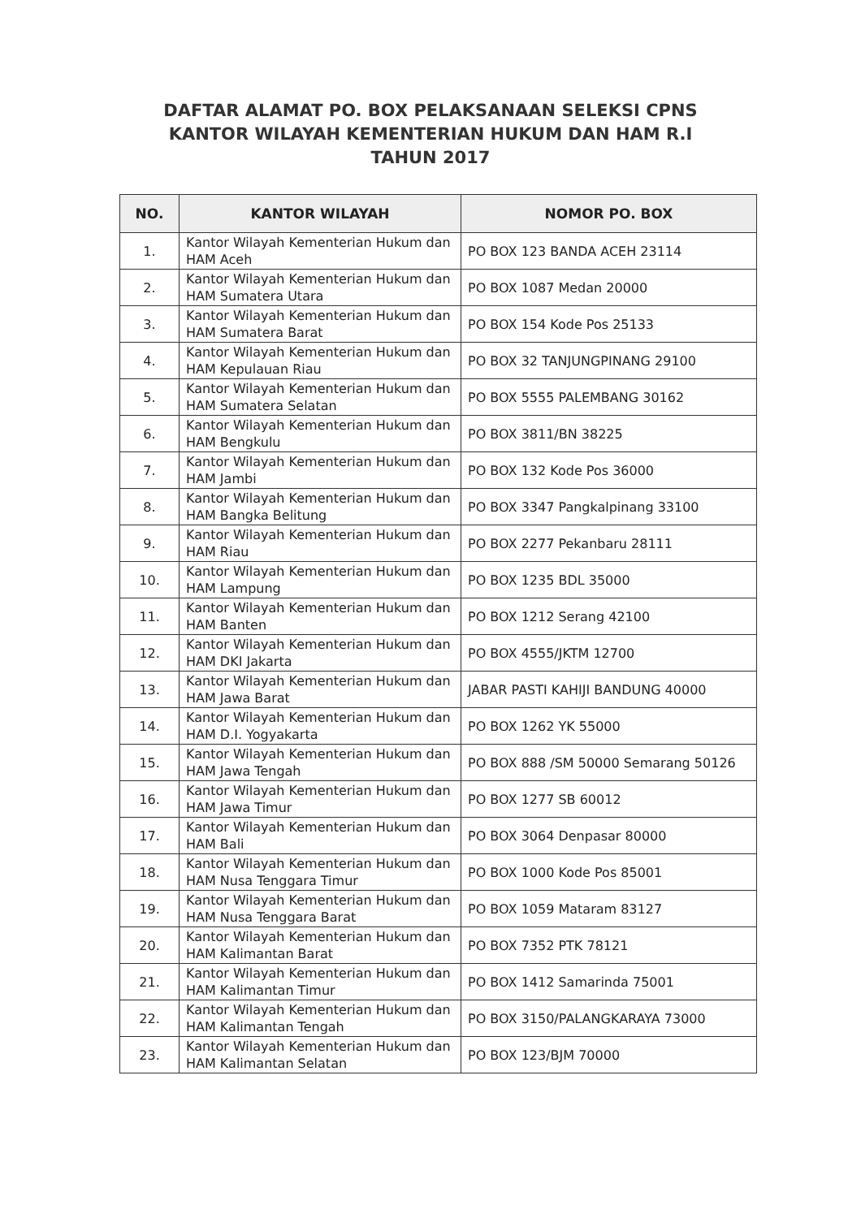DAFTAR ALAMAT PO. BOX PELAKSANAAN SELEKSI CPNS
KANTOR WILAYAH KEMENTERIAN HUKUM DAN HAM R.I
TAHUN 2017
| NO. | KANTOR WILAYAH | NOMOR PO. BOX |
| --- | --- | --- |
| 1. | Kantor Wilayah Kementerian Hukum dan HAM Aceh | PO BOX 123 BANDA ACEH 23114 |
| 2. | Kantor Wilayah Kementerian Hukum dan HAM Sumatera Utara | PO BOX 1087 Medan 20000 |
| 3. | Kantor Wilayah Kementerian Hukum dan HAM Sumatera Barat | PO BOX 154 Kode Pos 25133 |
| 4. | Kantor Wilayah Kementerian Hukum dan HAM Kepulauan Riau | PO BOX 32 TANJUNGPINANG 29100 |
| 5. | Kantor Wilayah Kementerian Hukum dan HAM Sumatera Selatan | PO BOX 5555 PALEMBANG 30162 |
| 6. | Kantor Wilayah Kementerian Hukum dan HAM Bengkulu | PO BOX 3811/BN 38225 |
| 7. | Kantor Wilayah Kementerian Hukum dan HAM Jambi | PO BOX 132 Kode Pos 36000 |
| 8. | Kantor Wilayah Kementerian Hukum dan HAM Bangka Belitung | PO BOX 3347 Pangkalpinang 33100 |
| 9. | Kantor Wilayah Kementerian Hukum dan HAM Riau | PO BOX 2277 Pekanbaru 28111 |
| 10. | Kantor Wilayah Kementerian Hukum dan HAM Lampung | PO BOX 1235 BDL 35000 |
| 11. | Kantor Wilayah Kementerian Hukum dan HAM Banten | PO BOX 1212 Serang 42100 |
| 12. | Kantor Wilayah Kementerian Hukum dan HAM DKI Jakarta | PO BOX 4555/JKTM 12700 |
| 13. | Kantor Wilayah Kementerian Hukum dan HAM Jawa Barat | JABAR PASTI KAHIJI BANDUNG 40000 |
| 14. | Kantor Wilayah Kementerian Hukum dan HAM D.I. Yogyakarta | PO BOX 1262 YK 55000 |
| 15. | Kantor Wilayah Kementerian Hukum dan HAM Jawa Tengah | PO BOX 888 /SM 50000 Semarang 50126 |
| 16. | Kantor Wilayah Kementerian Hukum dan HAM Jawa Timur | PO BOX 1277 SB 60012 |
| 17. | Kantor Wilayah Kementerian Hukum dan HAM Bali | PO BOX 3064 Denpasar 80000 |
| 18. | Kantor Wilayah Kementerian Hukum dan HAM Nusa Tenggara Timur | PO BOX 1000 Kode Pos 85001 |
| 19. | Kantor Wilayah Kementerian Hukum dan HAM Nusa Tenggara Barat | PO BOX 1059 Mataram 83127 |
| 20. | Kantor Wilayah Kementerian Hukum dan HAM Kalimantan Barat | PO BOX 7352 PTK 78121 |
| 21. | Kantor Wilayah Kementerian Hukum dan HAM Kalimantan Timur | PO BOX 1412 Samarinda 75001 |
| 22. | Kantor Wilayah Kementerian Hukum dan HAM Kalimantan Tengah | PO BOX 3150/PALANGKARAYA 73000 |
| 23. | Kantor Wilayah Kementerian Hukum dan HAM Kalimantan Selatan | PO BOX 123/BJM 70000 |